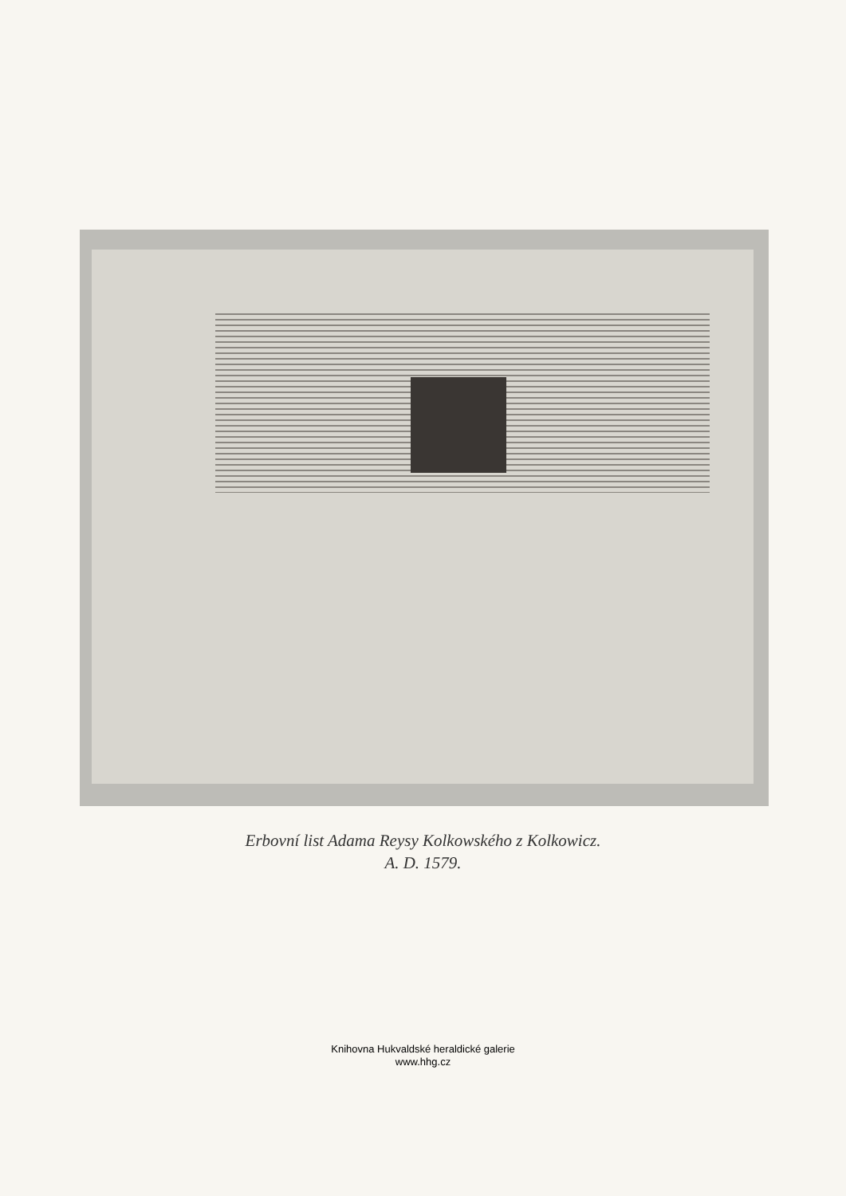Erbovní list Adama Reysy Kolkowského z Kolkowicz.
A. D. 1579.
Knihovna Hukvaldské heraldické galerie
www.hhg.cz